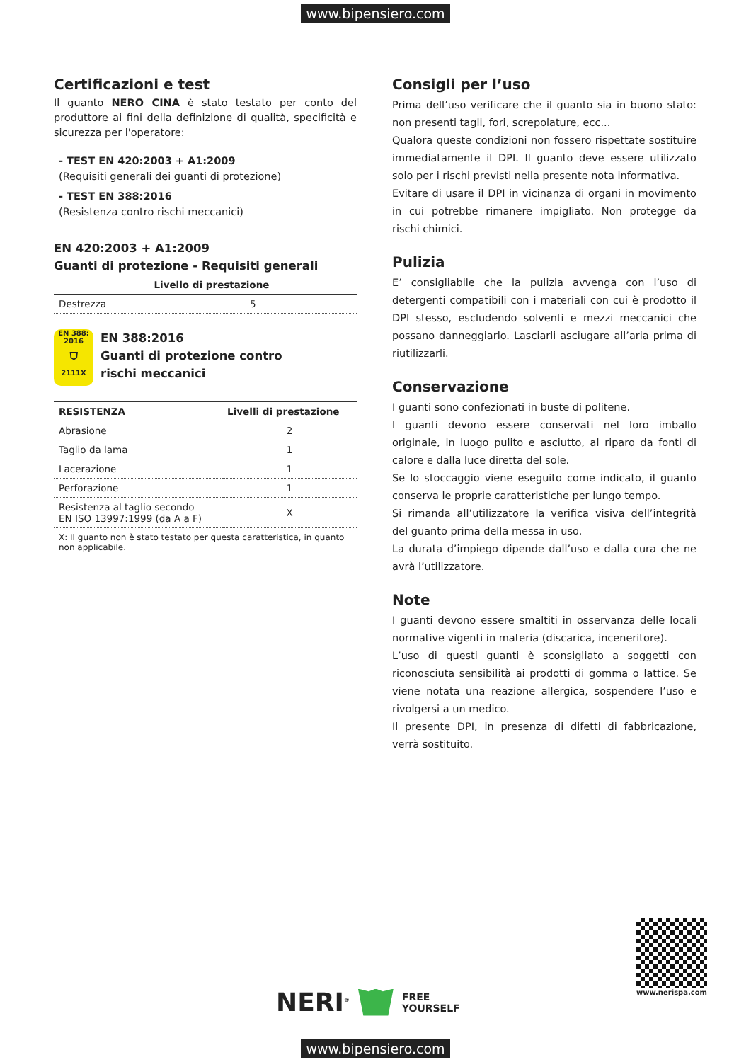www.bipensiero.com
Certificazioni e test
Il guanto NERO CINA è stato testato per conto del produttore ai fini della definizione di qualità, specificità e sicurezza per l'operatore:
- TEST EN 420:2003 + A1:2009
(Requisiti generali dei guanti di protezione)
- TEST EN 388:2016
(Resistenza contro rischi meccanici)
EN 420:2003 + A1:2009
Guanti di protezione - Requisiti generali
| | Livello di prestazione |
| --- | --- |
| Destrezza | 5 |
EN 388:
2016
⛉
2111X
EN 388:2016
Guanti di protezione contro
rischi meccanici
| RESISTENZA | Livelli di prestazione |
| --- | --- |
| Abrasione | 2 |
| Taglio da lama | 1 |
| Lacerazione | 1 |
| Perforazione | 1 |
| Resistenza al taglio secondo EN ISO 13997:1999 (da A a F) | X |
X: Il guanto non è stato testato per questa caratteristica, in quanto non applicabile.
Consigli per l’uso
Prima dell’uso verificare che il guanto sia in buono stato: non presenti tagli, fori, screpolature, ecc...
Qualora queste condizioni non fossero rispettate sostituire immediatamente il DPI. Il guanto deve essere utilizzato solo per i rischi previsti nella presente nota informativa.
Evitare di usare il DPI in vicinanza di organi in movimento in cui potrebbe rimanere impigliato. Non protegge da rischi chimici.
Pulizia
E’ consigliabile che la pulizia avvenga con l’uso di detergenti compatibili con i materiali con cui è prodotto il DPI stesso, escludendo solventi e mezzi meccanici che possano danneggiarlo. Lasciarli asciugare all’aria prima di riutilizzarli.
Conservazione
I guanti sono confezionati in buste di politene.
I guanti devono essere conservati nel loro imballo originale, in luogo pulito e asciutto, al riparo da fonti di calore e dalla luce diretta del sole.
Se lo stoccaggio viene eseguito come indicato, il guanto conserva le proprie caratteristiche per lungo tempo.
Si rimanda all’utilizzatore la verifica visiva dell’integrità del guanto prima della messa in uso.
La durata d’impiego dipende dall’uso e dalla cura che ne avrà l’utilizzatore.
Note
I guanti devono essere smaltiti in osservanza delle locali normative vigenti in materia (discarica, inceneritore).
L’uso di questi guanti è sconsigliato a soggetti con riconosciuta sensibilità ai prodotti di gomma o lattice. Se viene notata una reazione allergica, sospendere l’uso e rivolgersi a un medico.
Il presente DPI, in presenza di difetti di fabbricazione, verrà sostituito.
NERI<sup>®</sup> FREE
YOURSELF
www.nerispa.com
www.bipensiero.com